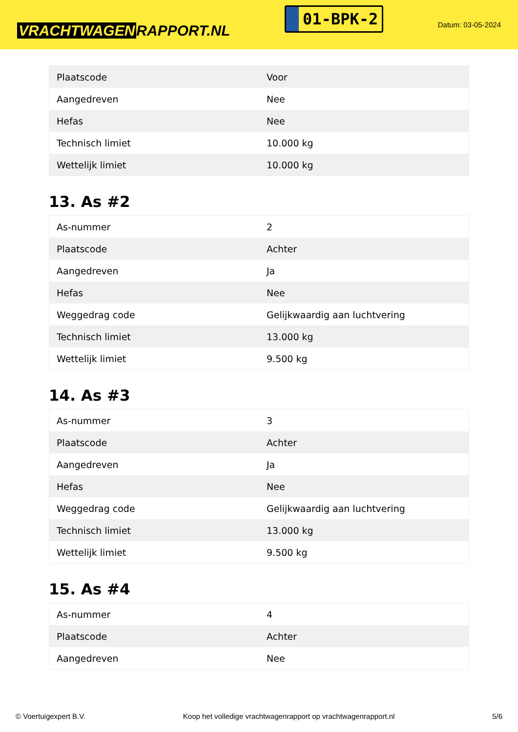VRACHTWAGEN RAPPORT.NL
01-BPK-2
Datum: 03-05-2024
| Plaatscode | Voor |
| Aangedreven | Nee |
| Hefas | Nee |
| Technisch limiet | 10.000 kg |
| Wettelijk limiet | 10.000 kg |
13. As #2
| As-nummer | 2 |
| Plaatscode | Achter |
| Aangedreven | Ja |
| Hefas | Nee |
| Weggedrag code | Gelijkwaardig aan luchtvering |
| Technisch limiet | 13.000 kg |
| Wettelijk limiet | 9.500 kg |
14. As #3
| As-nummer | 3 |
| Plaatscode | Achter |
| Aangedreven | Ja |
| Hefas | Nee |
| Weggedrag code | Gelijkwaardig aan luchtvering |
| Technisch limiet | 13.000 kg |
| Wettelijk limiet | 9.500 kg |
15. As #4
| As-nummer | 4 |
| Plaatscode | Achter |
| Aangedreven | Nee |
© Voertuigexpert B.V. Koop het volledige vrachtwagenrapport op vrachtwagenrapport.nl 5/6